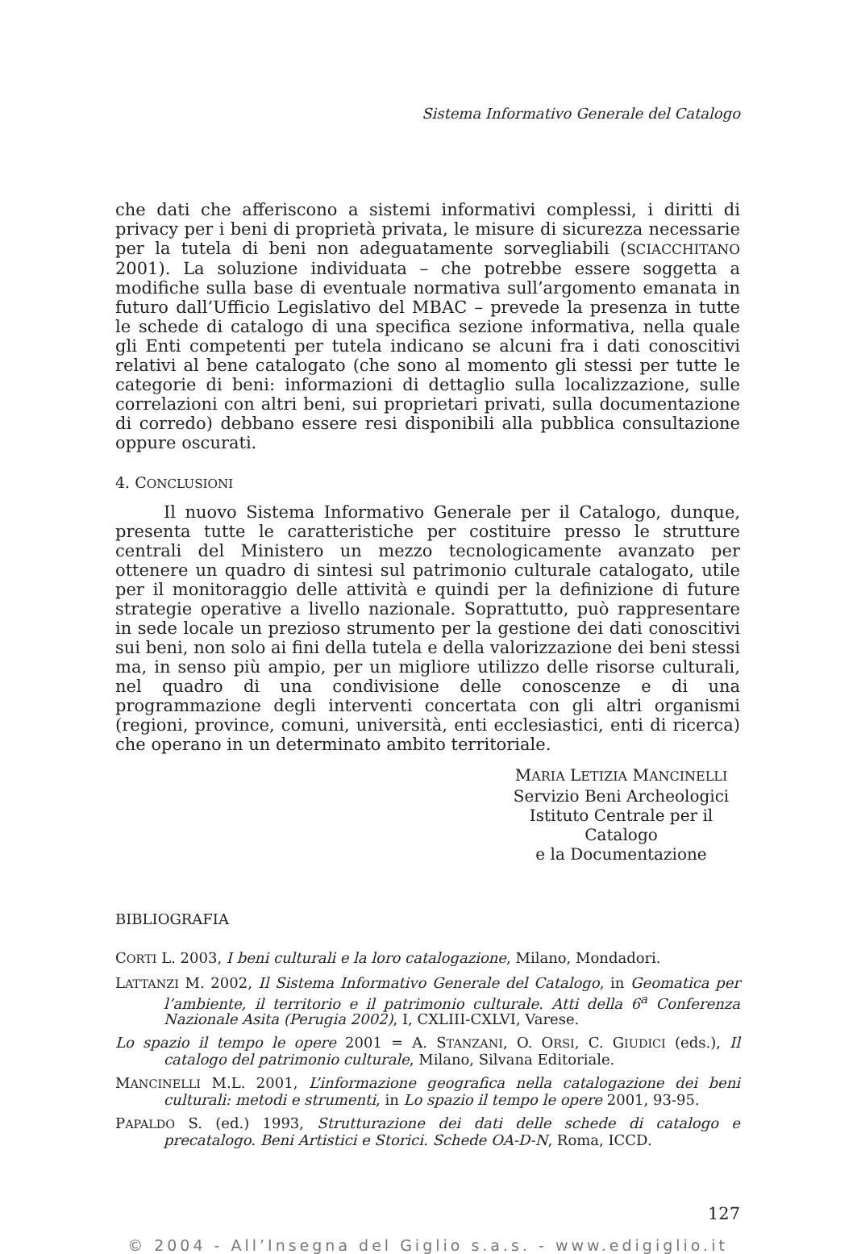Sistema Informativo Generale del Catalogo
che dati che afferiscono a sistemi informativi complessi, i diritti di privacy per i beni di proprietà privata, le misure di sicurezza necessarie per la tutela di beni non adeguatamente sorvegliabili (SCIACCHITANO 2001). La soluzione individuata – che potrebbe essere soggetta a modifiche sulla base di eventuale normativa sull’argomento emanata in futuro dall’Ufficio Legislativo del MBAC – prevede la presenza in tutte le schede di catalogo di una specifica sezione informativa, nella quale gli Enti competenti per tutela indicano se alcuni fra i dati conoscitivi relativi al bene catalogato (che sono al momento gli stessi per tutte le categorie di beni: informazioni di dettaglio sulla localizzazione, sulle correlazioni con altri beni, sui proprietari privati, sulla documentazione di corredo) debbano essere resi disponibili alla pubblica consultazione oppure oscurati.
4. CONCLUSIONI
Il nuovo Sistema Informativo Generale per il Catalogo, dunque, presenta tutte le caratteristiche per costituire presso le strutture centrali del Ministero un mezzo tecnologicamente avanzato per ottenere un quadro di sintesi sul patrimonio culturale catalogato, utile per il monitoraggio delle attività e quindi per la definizione di future strategie operative a livello nazionale. Soprattutto, può rappresentare in sede locale un prezioso strumento per la gestione dei dati conoscitivi sui beni, non solo ai fini della tutela e della valorizzazione dei beni stessi ma, in senso più ampio, per un migliore utilizzo delle risorse culturali, nel quadro di una condivisione delle conoscenze e di una programmazione degli interventi concertata con gli altri organismi (regioni, province, comuni, università, enti ecclesiastici, enti di ricerca) che operano in un determinato ambito territoriale.
MARIA LETIZIA MANCINELLI
Servizio Beni Archeologici
Istituto Centrale per il Catalogo
e la Documentazione
BIBLIOGRAFIA
CORTI L. 2003, I beni culturali e la loro catalogazione, Milano, Mondadori.
LATTANZI M. 2002, Il Sistema Informativo Generale del Catalogo, in Geomatica per l’ambiente, il territorio e il patrimonio culturale. Atti della 6<sup>a</sup> Conferenza Nazionale Asita (Perugia 2002), I, CXLIII-CXLVI, Varese.
Lo spazio il tempo le opere 2001 = A. STANZANI, O. ORSI, C. GIUDICI (eds.), Il catalogo del patrimonio culturale, Milano, Silvana Editoriale.
MANCINELLI M.L. 2001, L’informazione geografica nella catalogazione dei beni culturali: metodi e strumenti, in Lo spazio il tempo le opere 2001, 93-95.
PAPALDO S. (ed.) 1993, Strutturazione dei dati delle schede di catalogo e precatalogo. Beni Artistici e Storici. Schede OA-D-N, Roma, ICCD.
127
© 2004 - All’Insegna del Giglio s.a.s. - www.edigiglio.it